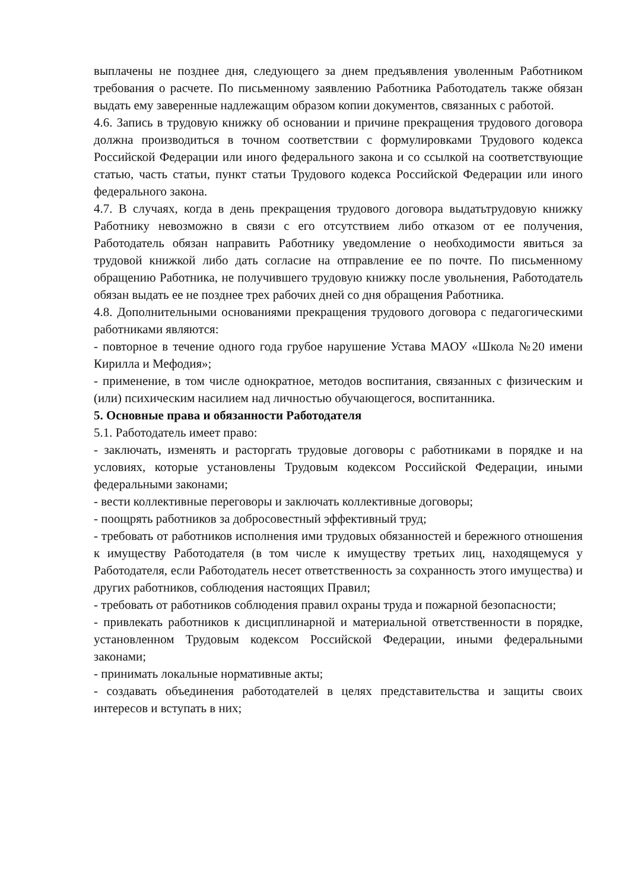выплачены не позднее дня, следующего за днем предъявления уволенным Работником требования о расчете. По письменному заявлению Работника Работодатель также обязан выдать ему заверенные надлежащим образом копии документов, связанных с работой.
4.6. Запись в трудовую книжку об основании и причине прекращения трудового договора должна производиться в точном соответствии с формулировками Трудового кодекса Российской Федерации или иного федерального закона и со ссылкой на соответствующие статью, часть статьи, пункт статьи Трудового кодекса Российской Федерации или иного федерального закона.
4.7. В случаях, когда в день прекращения трудового договора выдатьтрудовую книжку Работнику невозможно в связи с его отсутствием либо отказом от ее получения, Работодатель обязан направить Работнику уведомление о необходимости явиться за трудовой книжкой либо дать согласие на отправление ее по почте. По письменному обращению Работника, не получившего трудовую книжку после увольнения, Работодатель обязан выдать ее не позднее трех рабочих дней со дня обращения Работника.
4.8. Дополнительными основаниями прекращения трудового договора с педагогическими работниками являются:
- повторное в течение одного года грубое нарушение Устава МАОУ «Школа №20 имени Кирилла и Мефодия»;
- применение, в том числе однократное, методов воспитания, связанных с физическим и (или) психическим насилием над личностью обучающегося, воспитанника.
5. Основные права и обязанности Работодателя
5.1. Работодатель имеет право:
- заключать, изменять и расторгать трудовые договоры с работниками в порядке и на условиях, которые установлены Трудовым кодексом Российской Федерации, иными федеральными законами;
- вести коллективные переговоры и заключать коллективные договоры;
- поощрять работников за добросовестный эффективный труд;
- требовать от работников исполнения ими трудовых обязанностей и бережного отношения к имуществу Работодателя (в том числе к имуществу третьих лиц, находящемуся у Работодателя, если Работодатель несет ответственность за сохранность этого имущества) и других работников, соблюдения настоящих Правил;
- требовать от работников соблюдения правил охраны труда и пожарной безопасности;
- привлекать работников к дисциплинарной и материальной ответственности в порядке, установленном Трудовым кодексом Российской Федерации, иными федеральными законами;
- принимать локальные нормативные акты;
- создавать объединения работодателей в целях представительства и защиты своих интересов и вступать в них;